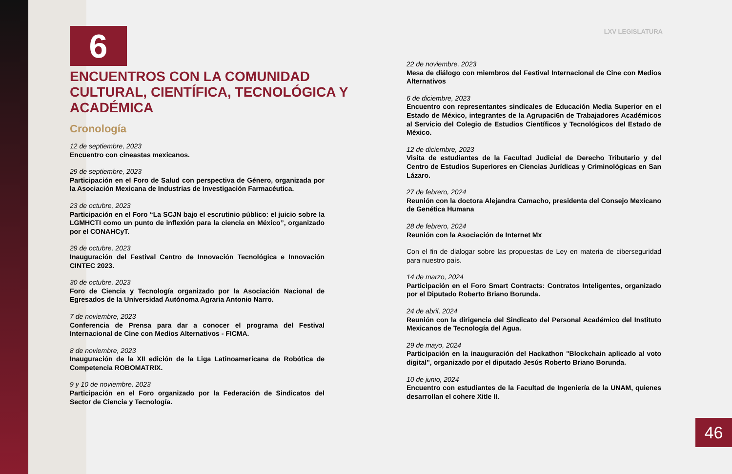LXV LEGISLATURA
6
ENCUENTROS CON LA COMUNIDAD CULTURAL, CIENTÍFICA, TECNOLÓGICA Y ACADÉMICA
Cronología
12 de septiembre, 2023
Encuentro con cineastas mexicanos.
29 de septiembre, 2023
Participación en el Foro de Salud con perspectiva de Género, organizada por la Asociación Mexicana de Industrias de Investigación Farmacéutica.
23 de octubre, 2023
Participación en el Foro “La SCJN bajo el escrutinio público: el juicio sobre la LGMHCTI como un punto de inflexión para la ciencia en México”, organizado por el CONAHCyT.
29 de octubre, 2023
Inauguración del Festival Centro de Innovación Tecnológica e Innovación CINTEC 2023.
30 de octubre, 2023
Foro de Ciencia y Tecnología organizado por la Asociación Nacional de Egresados de la Universidad Autónoma Agraria Antonio Narro.
7 de noviembre, 2023
Conferencia de Prensa para dar a conocer el programa del Festival Internacional de Cine con Medios Alternativos - FICMA.
8 de noviembre, 2023
Inauguración de la XII edición de la Liga Latinoamericana de Robótica de Competencia ROBOMATRIX.
9 y 10 de noviembre, 2023
Participación en el Foro organizado por la Federación de Sindicatos del Sector de Ciencia y Tecnología.
22 de noviembre, 2023
Mesa de diálogo con miembros del Festival Internacional de Cine con Medios Alternativos
6 de diciembre, 2023
Encuentro con representantes sindicales de Educación Media Superior en el Estado de México, integrantes de la Agrupaci6n de Trabajadores Académicos al Servicio del Colegio de Estudios Científicos y Tecnológicos del Estado de México.
12 de diciembre, 2023
Visita de estudiantes de la Facultad Judicial de Derecho Tributario y del Centro de Estudios Superiores en Ciencias Jurídicas y Criminológicas en San Lázaro.
27 de febrero, 2024
Reunión con la doctora Alejandra Camacho, presidenta del Consejo Mexicano de Genética Humana
28 de febrero, 2024
Reunión con la Asociación de Internet Mx
Con el fin de dialogar sobre las propuestas de Ley en materia de ciberseguridad para nuestro país.
14 de marzo, 2024
Participación en el Foro Smart Contracts: Contratos Inteligentes, organizado por el Diputado Roberto Briano Borunda.
24 de abril, 2024
Reunión con la dirigencia del Sindicato del Personal Académico del Instituto Mexicanos de Tecnología del Agua.
29 de mayo, 2024
Participación en la inauguración del Hackathon "Blockchain aplicado al voto digital", organizado por el diputado Jesús Roberto Briano Borunda.
10 de junio, 2024
Encuentro con estudiantes de la Facultad de Ingeniería de la UNAM, quienes desarrollan el cohere Xitle II.
46